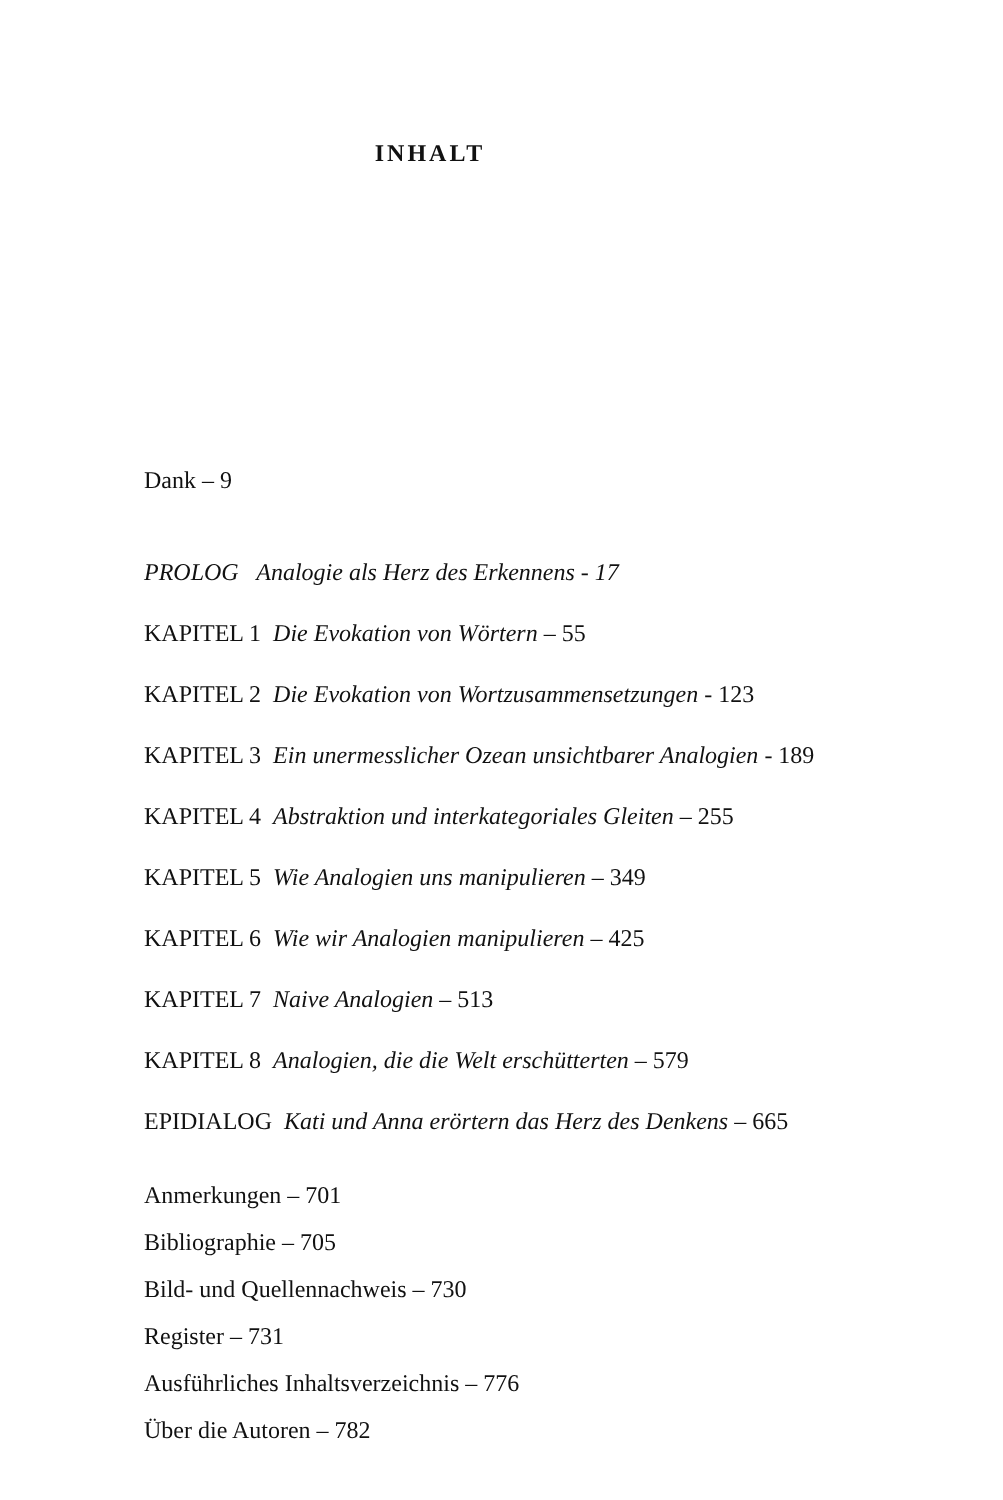INHALT
Dank – 9
PROLOG Analogie als Herz des Erkennens - 17
KAPITEL 1 Die Evokation von Wörtern – 55
KAPITEL 2 Die Evokation von Wortzusammensetzungen - 123
KAPITEL 3 Ein unermesslicher Ozean unsichtbarer Analogien - 189
KAPITEL 4 Abstraktion und interkategoriales Gleiten – 255
KAPITEL 5 Wie Analogien uns manipulieren – 349
KAPITEL 6 Wie wir Analogien manipulieren – 425
KAPITEL 7 Naive Analogien – 513
KAPITEL 8 Analogien, die die Welt erschütterten – 579
EPIDIALOG Kati und Anna erörtern das Herz des Denkens – 665
Anmerkungen – 701
Bibliographie – 705
Bild- und Quellennachweis – 730
Register – 731
Ausführliches Inhaltsverzeichnis – 776
Über die Autoren – 782